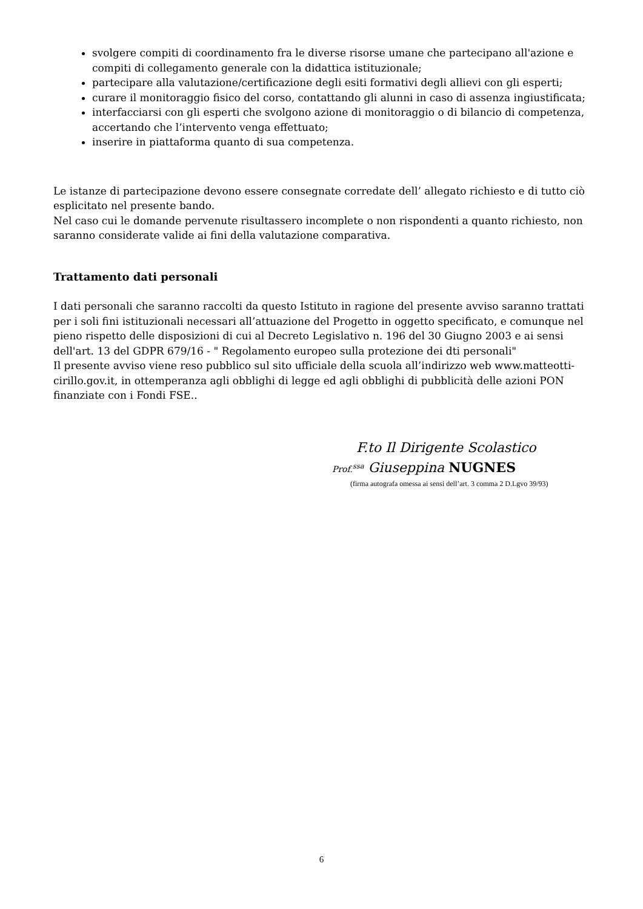svolgere compiti di coordinamento fra le diverse risorse umane che partecipano all'azione e compiti di collegamento generale con la didattica istituzionale;
partecipare alla valutazione/certificazione degli esiti formativi degli allievi con gli esperti;
curare il monitoraggio fisico del corso, contattando gli alunni in caso di assenza ingiustificata;
interfacciarsi con gli esperti che svolgono azione di monitoraggio o di bilancio di competenza, accertando che l’intervento venga effettuato;
inserire in piattaforma quanto di sua competenza.
Le istanze di partecipazione devono essere consegnate corredate dell’ allegato richiesto e di tutto ciò esplicitato nel presente bando.
Nel caso cui le domande pervenute risultassero incomplete o non rispondenti a quanto richiesto, non saranno considerate valide ai fini della valutazione comparativa.
Trattamento dati personali
I dati personali che saranno raccolti da questo Istituto in ragione del presente avviso saranno trattati per i soli fini istituzionali necessari all’attuazione del Progetto in oggetto specificato, e comunque nel pieno rispetto delle disposizioni di cui al Decreto Legislativo n. 196 del 30 Giugno 2003 e ai sensi dell'art. 13 del GDPR 679/16 - " Regolamento europeo sulla protezione dei dti personali"
Il presente avviso viene reso pubblico sul sito ufficiale della scuola all’indirizzo web www.matteotti-cirillo.gov.it, in ottemperanza agli obblighi di legge ed agli obblighi di pubblicità delle azioni PON finanziate con i Fondi FSE..
F.to Il Dirigente Scolastico
Prof.<sup>ssa</sup> Giuseppina NUGNES
(firma autografa omessa ai sensi dell’art. 3 comma 2 D.Lgvo 39/93)
6